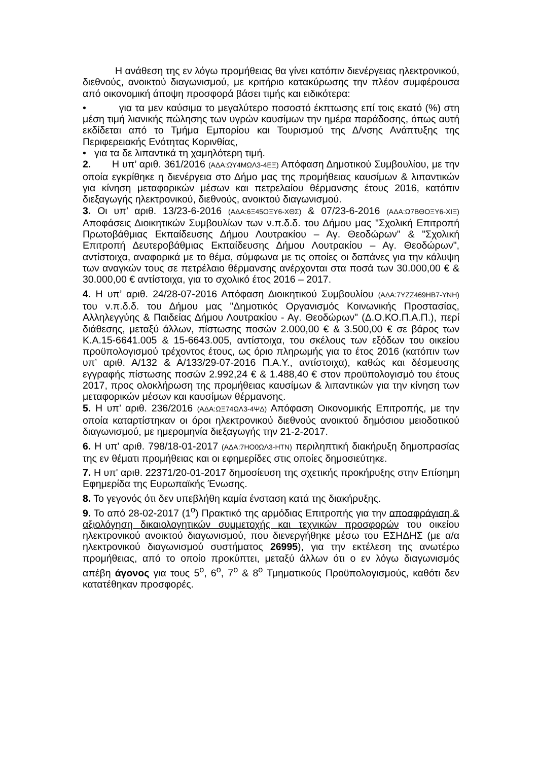Η ανάθεση της εν λόγω προμήθειας θα γίνει κατόπιν διενέργειας ηλεκτρονικού, διεθνούς, ανοικτού διαγωνισμού, με κριτήριο κατακύρωσης την πλέον συμφέρουσα από οικονομική άποψη προσφορά βάσει τιμής και ειδικότερα:
• για τα μεν καύσιμα το μεγαλύτερο ποσοστό έκπτωσης επί τοις εκατό (%) στη μέση τιμή λιανικής πώλησης των υγρών καυσίμων την ημέρα παράδοσης, όπως αυτή εκδίδεται από το Τμήμα Εμπορίου και Τουρισμού της Δ/νσης Ανάπτυξης της Περιφερειακής Ενότητας Κορινθίας,
• για τα δε λιπαντικά τη χαμηλότερη τιμή.
2. Η υπ’ αριθ. 361/2016 (ΑΔΑ:ΩΥ4ΜΩΛ3-4ΕΞ) Απόφαση Δημοτικού Συμβουλίου, με την οποία εγκρίθηκε η διενέργεια στο Δήμο μας της προμήθειας καυσίμων & λιπαντικών για κίνηση μεταφορικών μέσων και πετρελαίου θέρμανσης έτους 2016, κατόπιν διεξαγωγής ηλεκτρονικού, διεθνούς, ανοικτού διαγωνισμού.
3. Οι υπ’ αριθ. 13/23-6-2016 (ΑΔΑ:6Ξ45ΟΞΥ6-ΧΘΣ) & 07/23-6-2016 (ΑΔΑ:Ω7ΒΘΟΞΥ6-ΧΙΞ) Αποφάσεις Διοικητικών Συμβουλίων των ν.π.δ.δ. του Δήμου μας "Σχολική Επιτροπή Πρωτοβάθμιας Εκπαίδευσης Δήμου Λουτρακίου – Αγ. Θεοδώρων" & "Σχολική Επιτροπή Δευτεροβάθμιας Εκπαίδευσης Δήμου Λουτρακίου – Αγ. Θεοδώρων", αντίστοιχα, αναφορικά με το θέμα, σύμφωνα με τις οποίες οι δαπάνες για την κάλυψη των αναγκών τους σε πετρέλαιο θέρμανσης ανέρχονται στα ποσά των 30.000,00 € & 30.000,00 € αντίστοιχα, για το σχολικό έτος 2016 – 2017.
4. Η υπ’ αριθ. 24/28-07-2016 Απόφαση Διοικητικού Συμβουλίου (ΑΔΑ:7ΥΖΖ469ΗΒ7-ΥΝΗ) του ν.π.δ.δ. του Δήμου μας "Δημοτικός Οργανισμός Κοινωνικής Προστασίας, Αλληλεγγύης & Παιδείας Δήμου Λουτρακίου - Αγ. Θεοδώρων" (Δ.Ο.ΚΟ.Π.Α.Π.), περί διάθεσης, μεταξύ άλλων, πίστωσης ποσών 2.000,00 € & 3.500,00 € σε βάρος των Κ.Α.15-6641.005 & 15-6643.005, αντίστοιχα, του σκέλους των εξόδων του οικείου προϋπολογισμού τρέχοντος έτους, ως όριο πληρωμής για το έτος 2016 (κατόπιν των υπ’ αριθ. Α/132 & Α/133/29-07-2016 Π.Α.Υ., αντίστοιχα), καθώς και δέσμευσης εγγραφής πίστωσης ποσών 2.992,24 € & 1.488,40 € στον προϋπολογισμό του έτους 2017, προς ολοκλήρωση της προμήθειας καυσίμων & λιπαντικών για την κίνηση των μεταφορικών μέσων και καυσίμων θέρμανσης.
5. Η υπ’ αριθ. 236/2016 (ΑΔΑ:ΩΞ74ΩΛ3-4ΨΔ) Απόφαση Οικονομικής Επιτροπής, με την οποία καταρτίστηκαν οι όροι ηλεκτρονικού διεθνούς ανοικτού δημόσιου μειοδοτικού διαγωνισμού, με ημερομηνία διεξαγωγής την 21-2-2017.
6. Η υπ' αριθ. 798/18-01-2017 (ΑΔΑ:7ΗΟ0ΩΛ3-ΗΤΝ) περιληπτική διακήρυξη δημοπρασίας της εν θέματι προμήθειας και οι εφημερίδες στις οποίες δημοσιεύτηκε.
7. Η υπ' αριθ. 22371/20-01-2017 δημοσίευση της σχετικής προκήρυξης στην Επίσημη Εφημερίδα της Ευρωπαϊκής Ένωσης.
8. Το γεγονός ότι δεν υπεβλήθη καμία ένσταση κατά της διακήρυξης.
9. Το από 28-02-2017 (1<sup>ο</sup>) Πρακτικό της αρμόδιας Επιτροπής για την αποσφράγιση & αξιολόγηση δικαιολογητικών συμμετοχής και τεχνικών προσφορών του οικείου ηλεκτρονικού ανοικτού διαγωνισμού, που διενεργήθηκε μέσω του ΕΣΗΔΗΣ (με α/α ηλεκτρονικού διαγωνισμού συστήματος 26995), για την εκτέλεση της ανωτέρω προμήθειας, από το οποίο προκύπτει, μεταξύ άλλων ότι ο εν λόγω διαγωνισμός απέβη άγονος για τους 5<sup>ο</sup>, 6<sup>ο</sup>, 7<sup>ο</sup> & 8<sup>ο</sup> Τμηματικούς Προϋπολογισμούς, καθότι δεν κατατέθηκαν προσφορές.